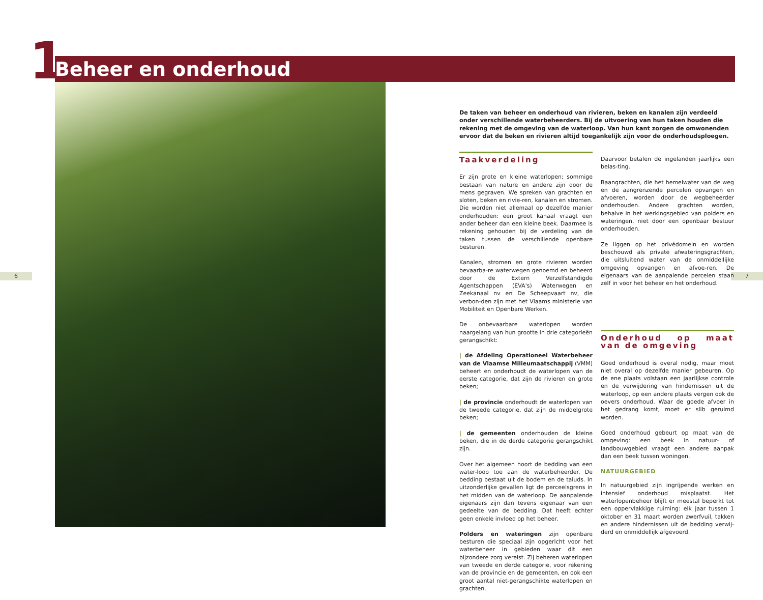1 Beheer en onderhoud
6 7
De taken van beheer en onderhoud van rivieren, beken en kanalen zijn verdeeld onder verschillende waterbeheerders. Bij de uitvoering van hun taken houden die rekening met de omgeving van de waterloop. Van hun kant zorgen de omwonenden ervoor dat de beken en rivieren altijd toegankelijk zijn voor de onderhoudsploegen.
Taakverdeling
Er zijn grote en kleine waterlopen; sommige bestaan van nature en andere zijn door de mens gegraven. We spreken van grachten en sloten, beken en rivie-ren, kanalen en stromen. Die worden niet allemaal op dezelfde manier onderhouden: een groot kanaal vraagt een ander beheer dan een kleine beek. Daarmee is rekening gehouden bij de verdeling van de taken tussen de verschillende openbare besturen.
Kanalen, stromen en grote rivieren worden bevaarba-re waterwegen genoemd en beheerd door de Extern Verzelfstandigde Agentschappen (EVA's) Waterwegen en Zeekanaal nv en De Scheepvaart nv, die verbon-den zijn met het Vlaams ministerie van Mobiliteit en Openbare Werken.
De onbevaarbare waterlopen worden naargelang van hun grootte in drie categorieën gerangschikt:
| de Afdeling Operationeel Waterbeheer van de Vlaamse Milieumaatschappij (VMM) beheert en onderhoudt de waterlopen van de eerste categorie, dat zijn de rivieren en grote beken;
| de provincie onderhoudt de waterlopen van de tweede categorie, dat zijn de middelgrote beken;
| de gemeenten onderhouden de kleine beken, die in de derde categorie gerangschikt zijn.
Over het algemeen hoort de bedding van een water-loop toe aan de waterbeheerder. De bedding bestaat uit de bodem en de taluds. In uitzonderlijke gevallen ligt de perceelsgrens in het midden van de waterloop. De aanpalende eigenaars zijn dan tevens eigenaar van een gedeelte van de bedding. Dat heeft echter geen enkele invloed op het beheer.
Polders en wateringen zijn openbare besturen die speciaal zijn opgericht voor het waterbeheer in gebieden waar dit een bijzondere zorg vereist. Zij beheren waterlopen van tweede en derde categorie, voor rekening van de provincie en de gemeenten, en ook een groot aantal niet-gerangschikte waterlopen en grachten.
Daarvoor betalen de ingelanden jaarlijks een belas-ting.
Baangrachten, die het hemelwater van de weg en de aangrenzende percelen opvangen en afvoeren, worden door de wegbeheerder onderhouden. Andere grachten worden, behalve in het werkingsgebied van polders en wateringen, niet door een openbaar bestuur onderhouden.
Ze liggen op het privédomein en worden beschouwd als private afwateringsgrachten, die uitsluitend water van de onmiddellijke omgeving opvangen en afvoe-ren. De eigenaars van de aanpalende percelen staan zelf in voor het beheer en het onderhoud.
Onderhoud op maat van de omgeving
Goed onderhoud is overal nodig, maar moet niet overal op dezelfde manier gebeuren. Op de ene plaats volstaan een jaarlijkse controle en de verwijdering van hindernissen uit de waterloop, op een andere plaats vergen ook de oevers onderhoud. Waar de goede afvoer in het gedrang komt, moet er slib geruimd worden.
Goed onderhoud gebeurt op maat van de omgeving: een beek in natuur- of landbouwgebied vraagt een andere aanpak dan een beek tussen woningen.
NATUURGEBIED
In natuurgebied zijn ingrijpende werken en intensief onderhoud misplaatst. Het waterlopenbeheer blijft er meestal beperkt tot een oppervlakkige ruiming: elk jaar tussen 1 oktober en 31 maart worden zwerfvuil, takken en andere hindernissen uit de bedding verwij-derd en onmiddellijk afgevoerd.